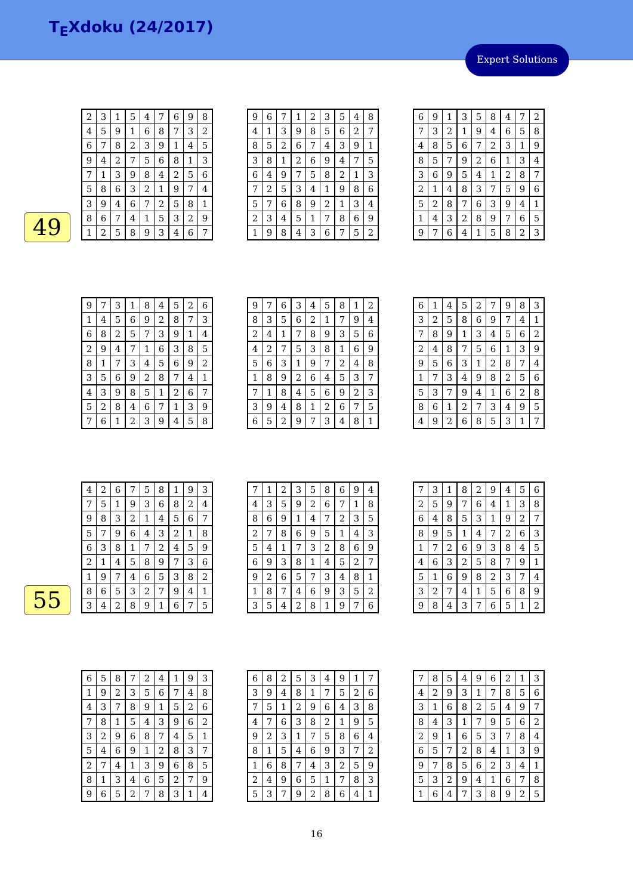T<sub>E</sub>Xdoku (24/2017)
Expert Solutions
49
| 2 | 3 | 1 | 5 | 4 | 7 | 6 | 9 | 8 |
| 4 | 5 | 9 | 1 | 6 | 8 | 7 | 3 | 2 |
| 6 | 7 | 8 | 2 | 3 | 9 | 1 | 4 | 5 |
| 9 | 4 | 2 | 7 | 5 | 6 | 8 | 1 | 3 |
| 7 | 1 | 3 | 9 | 8 | 4 | 2 | 5 | 6 |
| 5 | 8 | 6 | 3 | 2 | 1 | 9 | 7 | 4 |
| 3 | 9 | 4 | 6 | 7 | 2 | 5 | 8 | 1 |
| 8 | 6 | 7 | 4 | 1 | 5 | 3 | 2 | 9 |
| 1 | 2 | 5 | 8 | 9 | 3 | 4 | 6 | 7 |
| 9 | 6 | 7 | 1 | 2 | 3 | 5 | 4 | 8 |
| 4 | 1 | 3 | 9 | 8 | 5 | 6 | 2 | 7 |
| 8 | 5 | 2 | 6 | 7 | 4 | 3 | 9 | 1 |
| 3 | 8 | 1 | 2 | 6 | 9 | 4 | 7 | 5 |
| 6 | 4 | 9 | 7 | 5 | 8 | 2 | 1 | 3 |
| 7 | 2 | 5 | 3 | 4 | 1 | 9 | 8 | 6 |
| 5 | 7 | 6 | 8 | 9 | 2 | 1 | 3 | 4 |
| 2 | 3 | 4 | 5 | 1 | 7 | 8 | 6 | 9 |
| 1 | 9 | 8 | 4 | 3 | 6 | 7 | 5 | 2 |
| 6 | 9 | 1 | 3 | 5 | 8 | 4 | 7 | 2 |
| 7 | 3 | 2 | 1 | 9 | 4 | 6 | 5 | 8 |
| 4 | 8 | 5 | 6 | 7 | 2 | 3 | 1 | 9 |
| 8 | 5 | 7 | 9 | 2 | 6 | 1 | 3 | 4 |
| 3 | 6 | 9 | 5 | 4 | 1 | 2 | 8 | 7 |
| 2 | 1 | 4 | 8 | 3 | 7 | 5 | 9 | 6 |
| 5 | 2 | 8 | 7 | 6 | 3 | 9 | 4 | 1 |
| 1 | 4 | 3 | 2 | 8 | 9 | 7 | 6 | 5 |
| 9 | 7 | 6 | 4 | 1 | 5 | 8 | 2 | 3 |
| 9 | 7 | 3 | 1 | 8 | 4 | 5 | 2 | 6 |
| 1 | 4 | 5 | 6 | 9 | 2 | 8 | 7 | 3 |
| 6 | 8 | 2 | 5 | 7 | 3 | 9 | 1 | 4 |
| 2 | 9 | 4 | 7 | 1 | 6 | 3 | 8 | 5 |
| 8 | 1 | 7 | 3 | 4 | 5 | 6 | 9 | 2 |
| 3 | 5 | 6 | 9 | 2 | 8 | 7 | 4 | 1 |
| 4 | 3 | 9 | 8 | 5 | 1 | 2 | 6 | 7 |
| 5 | 2 | 8 | 4 | 6 | 7 | 1 | 3 | 9 |
| 7 | 6 | 1 | 2 | 3 | 9 | 4 | 5 | 8 |
| 9 | 7 | 6 | 3 | 4 | 5 | 8 | 1 | 2 |
| 8 | 3 | 5 | 6 | 2 | 1 | 7 | 9 | 4 |
| 2 | 4 | 1 | 7 | 8 | 9 | 3 | 5 | 6 |
| 4 | 2 | 7 | 5 | 3 | 8 | 1 | 6 | 9 |
| 5 | 6 | 3 | 1 | 9 | 7 | 2 | 4 | 8 |
| 1 | 8 | 9 | 2 | 6 | 4 | 5 | 3 | 7 |
| 7 | 1 | 8 | 4 | 5 | 6 | 9 | 2 | 3 |
| 3 | 9 | 4 | 8 | 1 | 2 | 6 | 7 | 5 |
| 6 | 5 | 2 | 9 | 7 | 3 | 4 | 8 | 1 |
| 6 | 1 | 4 | 5 | 2 | 7 | 9 | 8 | 3 |
| 3 | 2 | 5 | 8 | 6 | 9 | 7 | 4 | 1 |
| 7 | 8 | 9 | 1 | 3 | 4 | 5 | 6 | 2 |
| 2 | 4 | 8 | 7 | 5 | 6 | 1 | 3 | 9 |
| 9 | 5 | 6 | 3 | 1 | 2 | 8 | 7 | 4 |
| 1 | 7 | 3 | 4 | 9 | 8 | 2 | 5 | 6 |
| 5 | 3 | 7 | 9 | 4 | 1 | 6 | 2 | 8 |
| 8 | 6 | 1 | 2 | 7 | 3 | 4 | 9 | 5 |
| 4 | 9 | 2 | 6 | 8 | 5 | 3 | 1 | 7 |
55
| 4 | 2 | 6 | 7 | 5 | 8 | 1 | 9 | 3 |
| 7 | 5 | 1 | 9 | 3 | 6 | 8 | 2 | 4 |
| 9 | 8 | 3 | 2 | 1 | 4 | 5 | 6 | 7 |
| 5 | 7 | 9 | 6 | 4 | 3 | 2 | 1 | 8 |
| 6 | 3 | 8 | 1 | 7 | 2 | 4 | 5 | 9 |
| 2 | 1 | 4 | 5 | 8 | 9 | 7 | 3 | 6 |
| 1 | 9 | 7 | 4 | 6 | 5 | 3 | 8 | 2 |
| 8 | 6 | 5 | 3 | 2 | 7 | 9 | 4 | 1 |
| 3 | 4 | 2 | 8 | 9 | 1 | 6 | 7 | 5 |
| 7 | 1 | 2 | 3 | 5 | 8 | 6 | 9 | 4 |
| 4 | 3 | 5 | 9 | 2 | 6 | 7 | 1 | 8 |
| 8 | 6 | 9 | 1 | 4 | 7 | 2 | 3 | 5 |
| 2 | 7 | 8 | 6 | 9 | 5 | 1 | 4 | 3 |
| 5 | 4 | 1 | 7 | 3 | 2 | 8 | 6 | 9 |
| 6 | 9 | 3 | 8 | 1 | 4 | 5 | 2 | 7 |
| 9 | 2 | 6 | 5 | 7 | 3 | 4 | 8 | 1 |
| 1 | 8 | 7 | 4 | 6 | 9 | 3 | 5 | 2 |
| 3 | 5 | 4 | 2 | 8 | 1 | 9 | 7 | 6 |
| 7 | 3 | 1 | 8 | 2 | 9 | 4 | 5 | 6 |
| 2 | 5 | 9 | 7 | 6 | 4 | 1 | 3 | 8 |
| 6 | 4 | 8 | 5 | 3 | 1 | 9 | 2 | 7 |
| 8 | 9 | 5 | 1 | 4 | 7 | 2 | 6 | 3 |
| 1 | 7 | 2 | 6 | 9 | 3 | 8 | 4 | 5 |
| 4 | 6 | 3 | 2 | 5 | 8 | 7 | 9 | 1 |
| 5 | 1 | 6 | 9 | 8 | 2 | 3 | 7 | 4 |
| 3 | 2 | 7 | 4 | 1 | 5 | 6 | 8 | 9 |
| 9 | 8 | 4 | 3 | 7 | 6 | 5 | 1 | 2 |
| 6 | 5 | 8 | 7 | 2 | 4 | 1 | 9 | 3 |
| 1 | 9 | 2 | 3 | 5 | 6 | 7 | 4 | 8 |
| 4 | 3 | 7 | 8 | 9 | 1 | 5 | 2 | 6 |
| 7 | 8 | 1 | 5 | 4 | 3 | 9 | 6 | 2 |
| 3 | 2 | 9 | 6 | 8 | 7 | 4 | 5 | 1 |
| 5 | 4 | 6 | 9 | 1 | 2 | 8 | 3 | 7 |
| 2 | 7 | 4 | 1 | 3 | 9 | 6 | 8 | 5 |
| 8 | 1 | 3 | 4 | 6 | 5 | 2 | 7 | 9 |
| 9 | 6 | 5 | 2 | 7 | 8 | 3 | 1 | 4 |
| 6 | 8 | 2 | 5 | 3 | 4 | 9 | 1 | 7 |
| 3 | 9 | 4 | 8 | 1 | 7 | 5 | 2 | 6 |
| 7 | 5 | 1 | 2 | 9 | 6 | 4 | 3 | 8 |
| 4 | 7 | 6 | 3 | 8 | 2 | 1 | 9 | 5 |
| 9 | 2 | 3 | 1 | 7 | 5 | 8 | 6 | 4 |
| 8 | 1 | 5 | 4 | 6 | 9 | 3 | 7 | 2 |
| 1 | 6 | 8 | 7 | 4 | 3 | 2 | 5 | 9 |
| 2 | 4 | 9 | 6 | 5 | 1 | 7 | 8 | 3 |
| 5 | 3 | 7 | 9 | 2 | 8 | 6 | 4 | 1 |
| 7 | 8 | 5 | 4 | 9 | 6 | 2 | 1 | 3 |
| 4 | 2 | 9 | 3 | 1 | 7 | 8 | 5 | 6 |
| 3 | 1 | 6 | 8 | 2 | 5 | 4 | 9 | 7 |
| 8 | 4 | 3 | 1 | 7 | 9 | 5 | 6 | 2 |
| 2 | 9 | 1 | 6 | 5 | 3 | 7 | 8 | 4 |
| 6 | 5 | 7 | 2 | 8 | 4 | 1 | 3 | 9 |
| 9 | 7 | 8 | 5 | 6 | 2 | 3 | 4 | 1 |
| 5 | 3 | 2 | 9 | 4 | 1 | 6 | 7 | 8 |
| 1 | 6 | 4 | 7 | 3 | 8 | 9 | 2 | 5 |
16